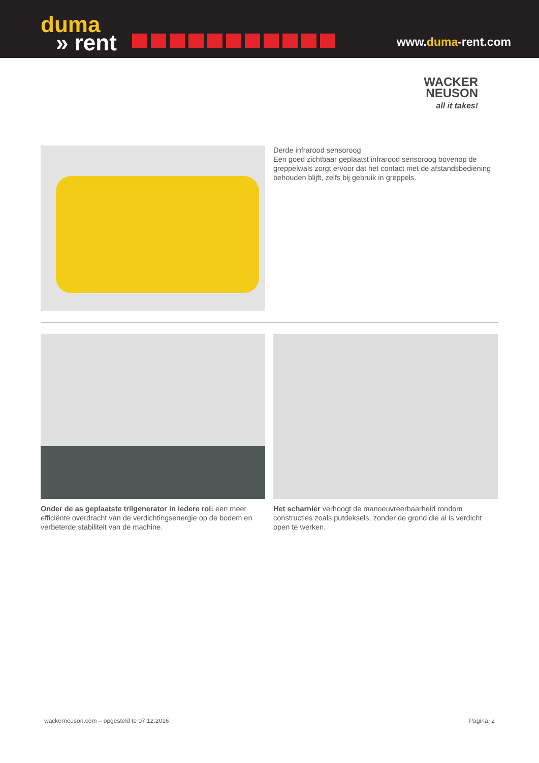duma
» rent
www.duma-rent.com
WACKER
NEUSON
all it takes!
Derde infrarood sensoroog
Een goed zichtbaar geplaatst infrarood sensoroog bovenop de greppelwals zorgt ervoor dat het contact met de afstandsbediening behouden blijft, zelfs bij gebruik in greppels.
Onder de as geplaatste trilgenerator in iedere rol: een meer efficiënte overdracht van de verdichtingsenergie op de bodem en verbeterde stabiliteit van de machine.
Het scharnier verhoogt de manoeuvreerbaarheid rondom constructies zoals putdeksels, zonder de grond die al is verdicht open te werken.
wackerneuson.com – opgesteld te 07.12.2016 Pagina: 2